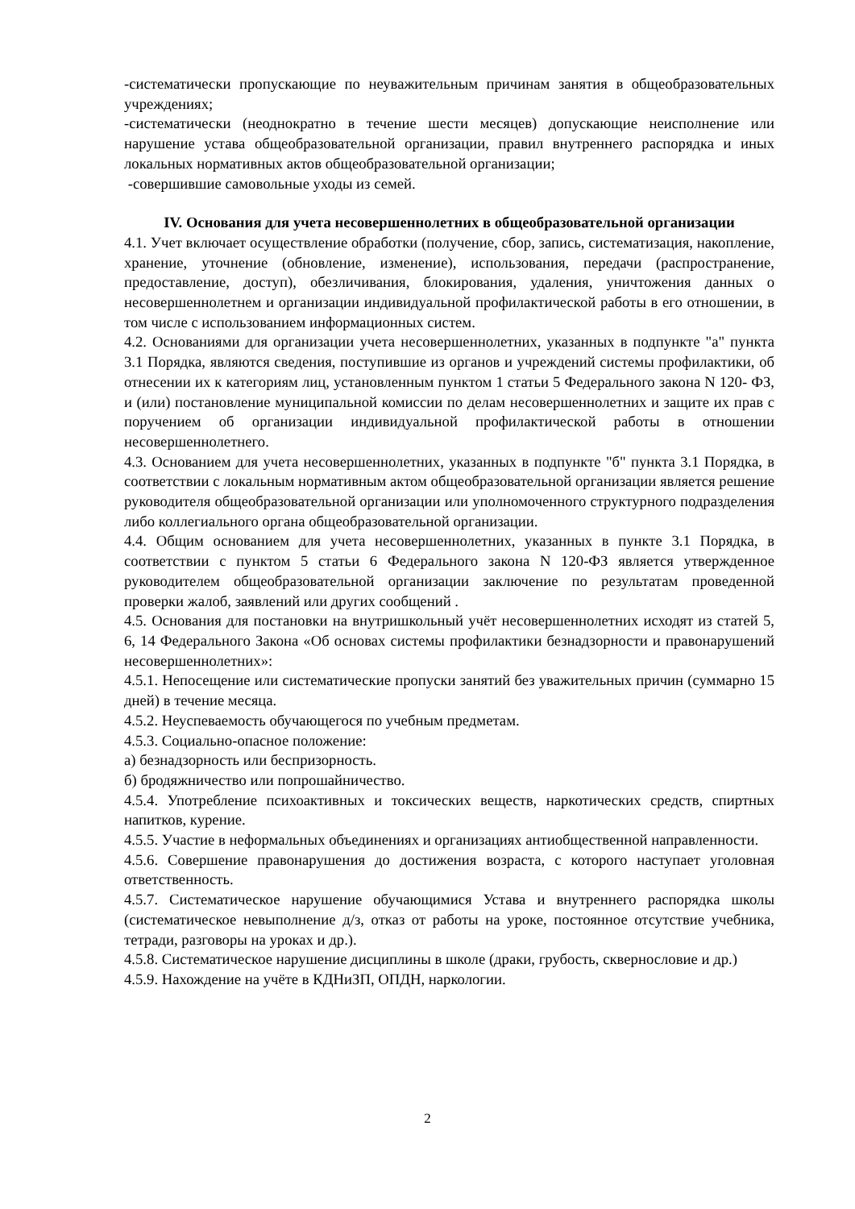-систематически пропускающие по неуважительным причинам занятия в общеобразовательных учреждениях;
-систематически (неоднократно в течение шести месяцев) допускающие неисполнение или нарушение устава общеобразовательной организации, правил внутреннего распорядка и иных локальных нормативных актов общеобразовательной организации;
-совершившие самовольные уходы из семей.
IV. Основания для учета несовершеннолетних в общеобразовательной организации
4.1. Учет включает осуществление обработки (получение, сбор, запись, систематизация, накопление, хранение, уточнение (обновление, изменение), использования, передачи (распространение, предоставление, доступ), обезличивания, блокирования, удаления, уничтожения данных о несовершеннолетнем и организации индивидуальной профилактической работы в его отношении, в том числе с использованием информационных систем.
4.2. Основаниями для организации учета несовершеннолетних, указанных в подпункте "а" пункта 3.1 Порядка, являются сведения, поступившие из органов и учреждений системы профилактики, об отнесении их к категориям лиц, установленным пунктом 1 статьи 5 Федерального закона N 120- ФЗ, и (или) постановление муниципальной комиссии по делам несовершеннолетних и защите их прав с поручением об организации индивидуальной профилактической работы в отношении несовершеннолетнего.
4.3. Основанием для учета несовершеннолетних, указанных в подпункте "б" пункта 3.1 Порядка, в соответствии с локальным нормативным актом общеобразовательной организации является решение руководителя общеобразовательной организации или уполномоченного структурного подразделения либо коллегиального органа общеобразовательной организации.
4.4. Общим основанием для учета несовершеннолетних, указанных в пункте 3.1 Порядка, в соответствии с пунктом 5 статьи 6 Федерального закона N 120-ФЗ является утвержденное руководителем общеобразовательной организации заключение по результатам проведенной проверки жалоб, заявлений или других сообщений .
4.5. Основания для постановки на внутришкольный учёт несовершеннолетних исходят из статей 5, 6, 14 Федерального Закона «Об основах системы профилактики безнадзорности и правонарушений несовершеннолетних»:
4.5.1. Непосещение или систематические пропуски занятий без уважительных причин (суммарно 15 дней) в течение месяца.
4.5.2. Неуспеваемость обучающегося по учебным предметам.
4.5.3. Социально-опасное положение:
а) безнадзорность или беспризорность.
б) бродяжничество или попрошайничество.
4.5.4. Употребление психоактивных и токсических веществ, наркотических средств, спиртных напитков, курение.
4.5.5. Участие в неформальных объединениях и организациях антиобщественной направленности.
4.5.6. Совершение правонарушения до достижения возраста, с которого наступает уголовная ответственность.
4.5.7. Систематическое нарушение обучающимися Устава и внутреннего распорядка школы (систематическое невыполнение д/з, отказ от работы на уроке, постоянное отсутствие учебника, тетради, разговоры на уроках и др.).
4.5.8. Систематическое нарушение дисциплины в школе (драки, грубость, сквернословие и др.)
4.5.9. Нахождение на учёте в КДНиЗП, ОПДН, наркологии.
2